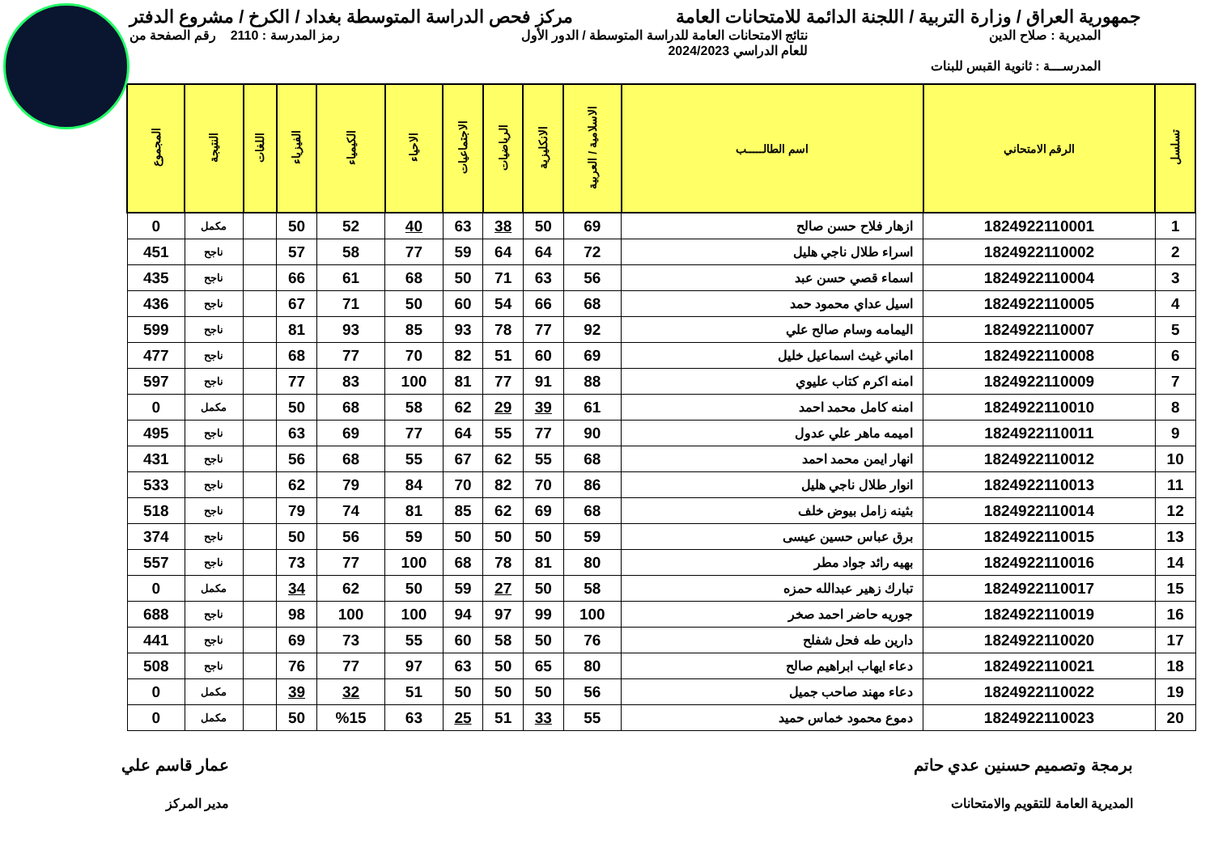جمهورية العراق / وزارة التربية / اللجنة الدائمة للامتحانات العامة
مركز فحص الدراسة المتوسطة بغداد / الكرخ / مشروع الدفتر
المديرية : صلاح الدين نتائج الامتحانات العامة للدراسة المتوسطة / الدور الأول
للعام الدراسي 2024/2023
رمز المدرسة : 2110 رقم الصفحة من
المدرســـة : ثانوية القبس للبنات
| تسلسل | الرقم الامتحاني | اسم الطالـــــب | الاسلامية / العربية | الانكليزية | الرياضيات | الاجتماعيات | الاحياء | الكيمياء | الفيزياء | اللغات | النتيجة | المجموع |
| --- | --- | --- | --- | --- | --- | --- | --- | --- | --- | --- | --- | --- |
| 1 | 1824922110001 | ازهار فلاح حسن صالح | 69 | 50 | 38 | 63 | 40 | 52 | 50 | | مكمل | 0 |
| 2 | 1824922110002 | اسراء طلال ناجي هليل | 72 | 64 | 64 | 59 | 77 | 58 | 57 | | ناجح | 451 |
| 3 | 1824922110004 | اسماء قصي حسن عبد | 56 | 63 | 71 | 50 | 68 | 61 | 66 | | ناجح | 435 |
| 4 | 1824922110005 | اسيل عداي محمود حمد | 68 | 66 | 54 | 60 | 50 | 71 | 67 | | ناجح | 436 |
| 5 | 1824922110007 | اليمامه وسام صالح علي | 92 | 77 | 78 | 93 | 85 | 93 | 81 | | ناجح | 599 |
| 6 | 1824922110008 | اماني غيث اسماعيل خليل | 69 | 60 | 51 | 82 | 70 | 77 | 68 | | ناجح | 477 |
| 7 | 1824922110009 | امنه اكرم كتاب عليوي | 88 | 91 | 77 | 81 | 100 | 83 | 77 | | ناجح | 597 |
| 8 | 1824922110010 | امنه كامل محمد احمد | 61 | 39 | 29 | 62 | 58 | 68 | 50 | | مكمل | 0 |
| 9 | 1824922110011 | اميمه ماهر علي عدول | 90 | 77 | 55 | 64 | 77 | 69 | 63 | | ناجح | 495 |
| 10 | 1824922110012 | انهار ايمن محمد احمد | 68 | 55 | 62 | 67 | 55 | 68 | 56 | | ناجح | 431 |
| 11 | 1824922110013 | انوار طلال ناجي هليل | 86 | 70 | 82 | 70 | 84 | 79 | 62 | | ناجح | 533 |
| 12 | 1824922110014 | بثينه زامل بيوض خلف | 68 | 69 | 62 | 85 | 81 | 74 | 79 | | ناجح | 518 |
| 13 | 1824922110015 | برق عباس حسين عيسى | 59 | 50 | 50 | 50 | 59 | 56 | 50 | | ناجح | 374 |
| 14 | 1824922110016 | بهيه رائد جواد مطر | 80 | 81 | 78 | 68 | 100 | 77 | 73 | | ناجح | 557 |
| 15 | 1824922110017 | تبارك زهير عبدالله حمزه | 58 | 50 | 27 | 59 | 50 | 62 | 34 | | مكمل | 0 |
| 16 | 1824922110019 | جوريه حاضر احمد صخر | 100 | 99 | 97 | 94 | 100 | 100 | 98 | | ناجح | 688 |
| 17 | 1824922110020 | دارين طه فحل شفلح | 76 | 50 | 58 | 60 | 55 | 73 | 69 | | ناجح | 441 |
| 18 | 1824922110021 | دعاء ايهاب ابراهيم صالح | 80 | 65 | 50 | 63 | 97 | 77 | 76 | | ناجح | 508 |
| 19 | 1824922110022 | دعاء مهند صاحب جميل | 56 | 50 | 50 | 50 | 51 | 32 | 39 | | مكمل | 0 |
| 20 | 1824922110023 | دموع محمود خماس حميد | 55 | 33 | 51 | 25 | 63 | %15 | 50 | | مكمل | 0 |
برمجة وتصميم حسنين عدي حاتم
المديرية العامة للتقويم والامتحانات
عمار قاسم علي
مدير المركز